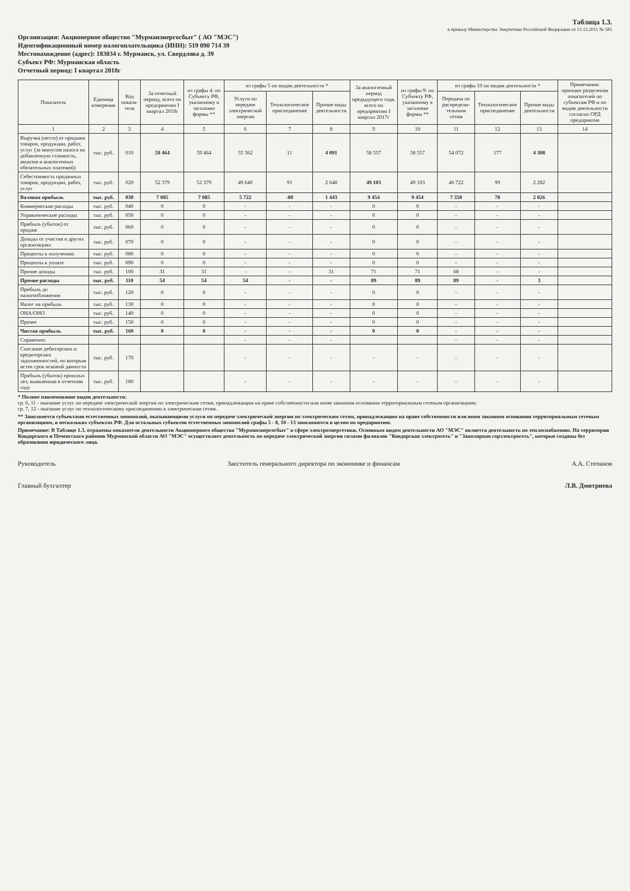Таблица 1.3.
к приказу Министерства Энергетики Российской Федерации от 13.12.2011 № 585
Организация: Акционерное общество "Мурманэнергосбыт" ( АО "МЭС")
Идентификационный номер налогоплательщика (ИНН): 519 090 714 39
Местонахождение (адрес): 183034 г. Мурманск, ул. Свердлова д. 39
Субъект РФ: Мурманская область
Отчетный период: I квартал 2018г
| Показатель | Единица измерения | Код показа-теля | За отчетный период, всего по предприятию I квартал 2018г | из графы 4: по Субъекту РФ, указанному в заголовке формы ** | из графы 5 по видам деятельности * | | | За аналогичный период предыдущего года, всего по предприятию I квартал 2017г | из графы 9: по Субъекту РФ, указанному в заголовке формы ** | из графы 10 по видам деятельности * | | | Примечания: принцип разделения показателей по субъектам РФ и по видам деятельности согласно ОРД предприятия |
| --- | --- | --- | --- | --- | --- | --- | --- | --- | --- | --- | --- | --- | --- |
| | | | | | Услуги по передаче электрической энергии | Технологическое присоединение | Прочие виды деятельности | | | Передача по распредели-тельным сетям | Технологическое присоединение | Прочие виды деятельности | |
| 1 | 2 | 3 | 4 | 5 | 6 | 7 | 8 | 9 | 10 | 11 | 12 | 13 | 14 |
| Выручка (нетто) от продажи товаров, продукции, работ, услуг (за минусом налога на добавленную стоимость, акцизов и аналогичных обязательных платежей) | тыс. руб. | 010 | 59 464 | 59 464 | 55 362 | 11 | 4 091 | 58 557 | 58 557 | 54 072 | 177 | 4 308 | |
| Себестоимость проданных товаров, продукции, работ, услуг | тыс. руб. | 020 | 52 379 | 52 379 | 49 640 | 91 | 2 648 | 49 103 | 49 103 | 46 722 | 99 | 2 282 | |
| Валовая прибыль | тыс. руб. | 030 | 7 085 | 7 085 | 5 722 | -80 | 1 443 | 9 454 | 9 454 | 7 350 | 78 | 2 026 | |
| Коммерческие расходы | тыс. руб. | 040 | 0 | 0 | - | - | - | 0 | 0 | - | - | - | |
| Управленческие расходы | тыс. руб. | 050 | 0 | 0 | - | - | - | 0 | 0 | - | - | - | |
| Прибыль (убыток) от продаж | тыс. руб. | 060 | 0 | 0 | - | - | - | 0 | 0 | - | - | - | |
| Доходы от участия в других организациях | тыс. руб. | 070 | 0 | 0 | - | - | - | 0 | 0 | - | - | - | |
| Проценты к получению | тыс. руб. | 080 | 0 | 0 | - | - | - | 0 | 0 | - | - | - | |
| Проценты к уплате | тыс. руб. | 090 | 0 | 0 | - | - | - | 0 | 0 | - | - | - | |
| Прочие доходы | тыс. руб. | 100 | 31 | 31 | - | - | 31 | 71 | 71 | 68 | - | - | |
| Прочие расходы | тыс. руб. | 110 | 54 | 54 | 54 | - | - | 89 | 89 | 89 | - | 3 | |
| Прибыль до налогообложения | тыс. руб. | 120 | 0 | 0 | - | - | - | 0 | 0 | - | - | - | |
| Налог на прибыль | тыс. руб. | 130 | 0 | 0 | - | - | - | 0 | 0 | - | - | - | |
| ОНА/ОНО | тыс. руб. | 140 | 0 | 0 | - | - | - | 0 | 0 | - | - | - | |
| Прочее | тыс. руб. | 150 | 0 | 0 | - | - | - | 0 | 0 | - | - | - | |
| Чистая прибыль | тыс. руб. | 160 | 0 | 0 | - | - | - | 0 | 0 | - | - | - | |
| Справочно: | | | | | - | - | - | | | - | - | - | |
| Списание дебиторских и кредиторских задолженностей, по которым истек срок исковой давности | тыс. руб. | 170 | | | - | - | - | - | - | - | - | - | |
| Прибыль (убыток) прошлых лет, выявленная в отчетном году | тыс. руб. | 180 | | | - | - | - | - | - | - | - | - | |
* Полное наименование видов деятельности:
гр. 6, 11 - оказание услуг по передаче электрической энергии по электрическим сетям, принадлежащим на праве собственности или ином законном основании территориальным сетевым организациям;
гр. 7, 12 - оказание услуг по технологическому присоединению к электрическим сетям.
** Заполняется субъектами естественных монополий, оказывающими услуги по передаче электрической энергии по электрическим сетям, принадлежащим на праве собственности или ином законном основании территориальным сетевым организациям, в нескольких субъектах РФ. Для остальных субъектов естественных монополий графы 5 - 8, 10 - 13 заполняются в целом по предприятию.
Примечание: В Таблице 1.3. отражены показатели деятельности Акционерного общества "Мурманэнергосбыт" в сфере электроэнергетики. Основным видом деятельности АО "МЭС" является деятельность по теплоснабжению. На территории Ковдорского и Печенгского районов Мурманской области АО "МЭС" осуществляет деятельность по передаче электрической энергии силами филиалов "Ковдорская электросеть" и "Заполярная горэлектросеть", которые созданы без образования юридического лица.
Руководитель Заеститель генерального директора по экономике и финансам А.А. Степанов
Главный бухгалтер Л.В. Дмитриева